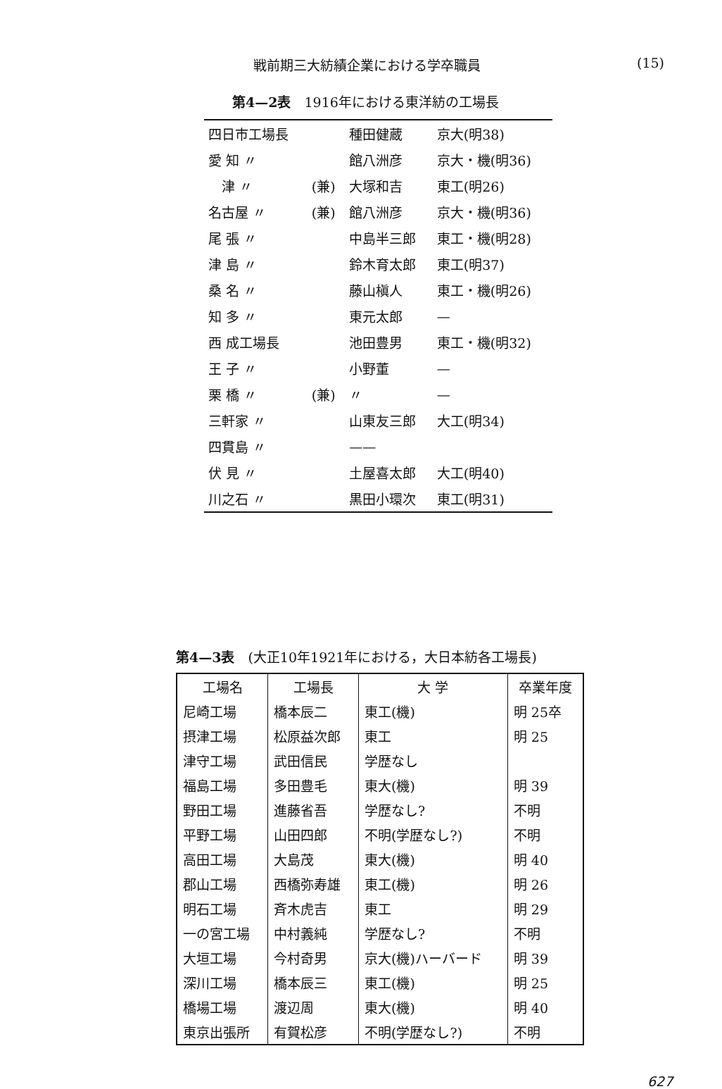戦前期三大紡績企業における学卒職員 (15)
第4—2表　1916年における東洋紡の工場長
| 四日市工場長 | | 種田健蔵 | 京大(明38) |
| 愛 知 〃 | | 館八洲彦 | 京大・機(明36) |
| 津 〃 | (兼) | 大塚和吉 | 東工(明26) |
| 名古屋 〃 | (兼) | 館八洲彦 | 京大・機(明36) |
| 尾 張 〃 | | 中島半三郎 | 東工・機(明28) |
| 津 島 〃 | | 鈴木育太郎 | 東工(明37) |
| 桑 名 〃 | | 藤山槇人 | 東工・機(明26) |
| 知 多 〃 | | 東元太郎 | — |
| 西 成工場長 | | 池田豊男 | 東工・機(明32) |
| 王 子 〃 | | 小野董 | — |
| 栗 橋 〃 | (兼) | 〃 | — |
| 三軒家 〃 | | 山東友三郎 | 大工(明34) |
| 四貫島 〃 | | —— | |
| 伏 見 〃 | | 土屋喜太郎 | 大工(明40) |
| 川之石 〃 | | 黒田小環次 | 東工(明31) |
第4—3表　(大正10年1921年における，大日本紡各工場長)
| 工場名 | 工場長 | 大 学 | 卒業年度 |
| --- | --- | --- | --- |
| 尼崎工場 | 橋本辰二 | 東工(機) | 明 25卒 |
| 摂津工場 | 松原益次郎 | 東工 | 明 25 |
| 津守工場 | 武田信民 | 学歴なし | |
| 福島工場 | 多田豊毛 | 東大(機) | 明 39 |
| 野田工場 | 進藤省吾 | 学歴なし? | 不明 |
| 平野工場 | 山田四郎 | 不明(学歴なし?) | 不明 |
| 高田工場 | 大島茂 | 東大(機) | 明 40 |
| 郡山工場 | 西橋弥寿雄 | 東工(機) | 明 26 |
| 明石工場 | 斉木虎吉 | 東工 | 明 29 |
| 一の宮工場 | 中村義純 | 学歴なし? | 不明 |
| 大垣工場 | 今村奇男 | 京大(機)ハーバード | 明 39 |
| 深川工場 | 橋本辰三 | 東工(機) | 明 25 |
| 橋場工場 | 渡辺周 | 東大(機) | 明 40 |
| 東京出張所 | 有賀松彦 | 不明(学歴なし?) | 不明 |
627